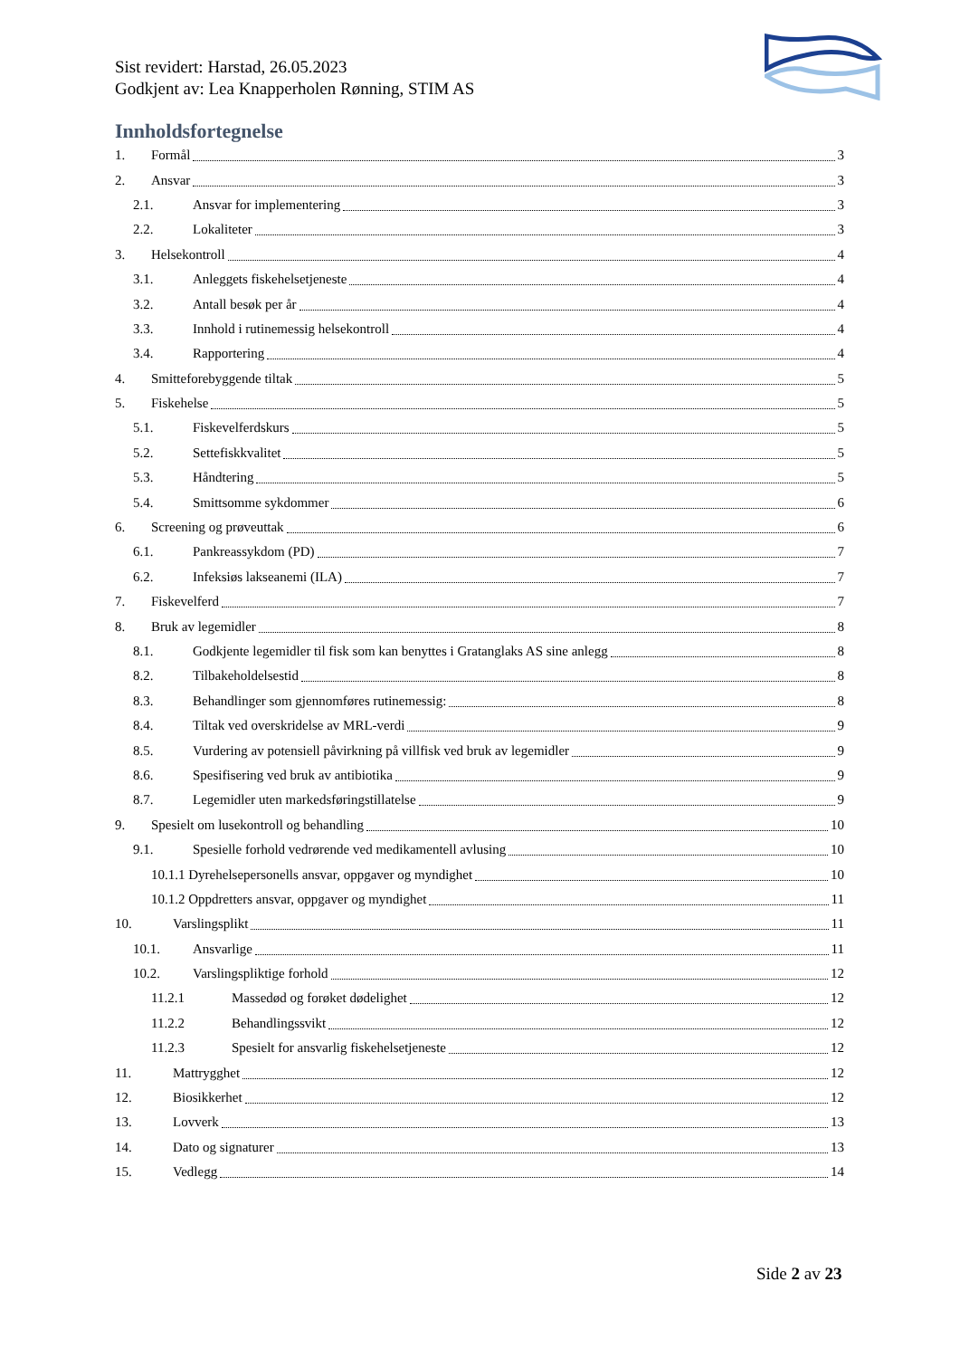Sist revidert: Harstad, 26.05.2023
Godkjent av: Lea Knapperholen Rønning, STIM AS
Innholdsfortegnelse
1. Formål 3
2. Ansvar 3
2.1. Ansvar for implementering 3
2.2. Lokaliteter 3
3. Helsekontroll 4
3.1. Anleggets fiskehelsetjeneste 4
3.2. Antall besøk per år 4
3.3. Innhold i rutinemessig helsekontroll 4
3.4. Rapportering 4
4. Smitteforebyggende tiltak 5
5. Fiskehelse 5
5.1. Fiskevelferdskurs 5
5.2. Settefiskkvalitet 5
5.3. Håndtering 5
5.4. Smittsomme sykdommer 6
6. Screening og prøveuttak 6
6.1. Pankreassykdom (PD) 7
6.2. Infeksiøs lakseanemi (ILA) 7
7. Fiskevelferd 7
8. Bruk av legemidler 8
8.1. Godkjente legemidler til fisk som kan benyttes i Gratanglaks AS sine anlegg 8
8.2. Tilbakeholdelsestid 8
8.3. Behandlinger som gjennomføres rutinemessig: 8
8.4. Tiltak ved overskridelse av MRL-verdi 9
8.5. Vurdering av potensiell påvirkning på villfisk ved bruk av legemidler 9
8.6. Spesifisering ved bruk av antibiotika 9
8.7. Legemidler uten markedsføringstillatelse 9
9. Spesielt om lusekontroll og behandling 10
9.1. Spesielle forhold vedrørende ved medikamentell avlusing 10
10.1.1 Dyrehelsepersonells ansvar, oppgaver og myndighet 10
10.1.2 Oppdretters ansvar, oppgaver og myndighet 11
10. Varslingsplikt 11
10.1. Ansvarlige 11
10.2. Varslingspliktige forhold 12
11.2.1 Massedød og forøket dødelighet 12
11.2.2 Behandlingssvikt 12
11.2.3 Spesielt for ansvarlig fiskehelsetjeneste 12
11. Mattrygghet 12
12. Biosikkerhet 12
13. Lovverk 13
14. Dato og signaturer 13
15. Vedlegg 14
Side 2 av 23